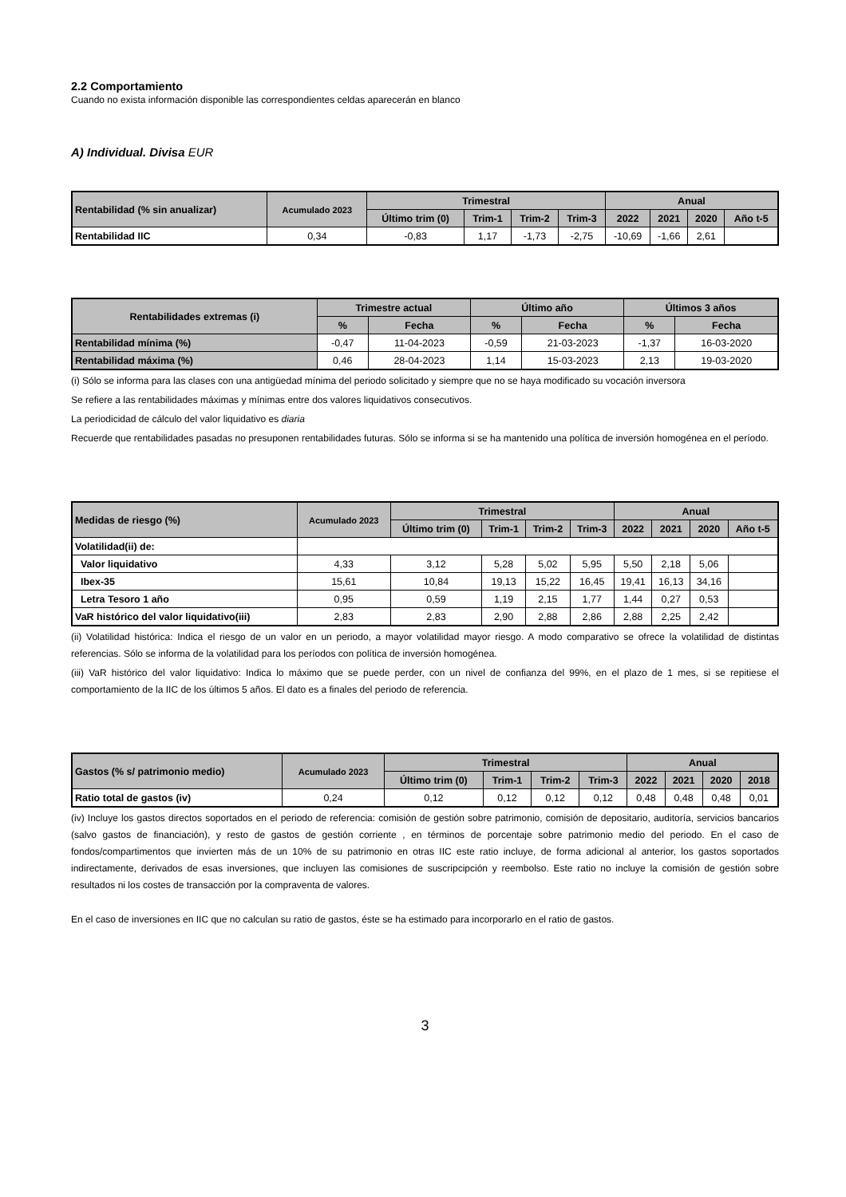2.2 Comportamiento
Cuando no exista información disponible las correspondientes celdas aparecerán en blanco
A) Individual. Divisa EUR
| Rentabilidad (% sin anualizar) | Acumulado 2023 | Trimestral | | | | Anual | | | |
| --- | --- | --- | --- | --- | --- | --- | --- | --- | --- |
| | | Último trim (0) | Trim-1 | Trim-2 | Trim-3 | 2022 | 2021 | 2020 | Año t-5 |
| Rentabilidad IIC | 0,34 | -0,83 | 1,17 | -1,73 | -2,75 | -10,69 | -1,66 | 2,61 | |
| Rentabilidades extremas (i) | Trimestre actual | | Último año | | Últimos 3 años | |
| --- | --- | --- | --- | --- | --- | --- |
| | % | Fecha | % | Fecha | % | Fecha |
| Rentabilidad mínima (%) | -0,47 | 11-04-2023 | -0,59 | 21-03-2023 | -1,37 | 16-03-2020 |
| Rentabilidad máxima (%) | 0,46 | 28-04-2023 | 1,14 | 15-03-2023 | 2,13 | 19-03-2020 |
(i) Sólo se informa para las clases con una antigüedad mínima del periodo solicitado y siempre que no se haya modificado su vocación inversora
Se refiere a las rentabilidades máximas y mínimas entre dos valores liquidativos consecutivos.
La periodicidad de cálculo del valor liquidativo es diaria
Recuerde que rentabilidades pasadas no presuponen rentabilidades futuras. Sólo se informa si se ha mantenido una política de inversión homogénea en el período.
| Medidas de riesgo (%) | Acumulado 2023 | Trimestral | | | | Anual | | | |
| --- | --- | --- | --- | --- | --- | --- | --- | --- | --- |
| | | Último trim (0) | Trim-1 | Trim-2 | Trim-3 | 2022 | 2021 | 2020 | Año t-5 |
| Volatilidad(ii) de: | | | | | | | | | |
| Valor liquidativo | 4,33 | 3,12 | 5,28 | 5,02 | 5,95 | 5,50 | 2,18 | 5,06 | |
| Ibex-35 | 15,61 | 10,84 | 19,13 | 15,22 | 16,45 | 19,41 | 16,13 | 34,16 | |
| Letra Tesoro 1 año | 0,95 | 0,59 | 1,19 | 2,15 | 1,77 | 1,44 | 0,27 | 0,53 | |
| VaR histórico del valor liquidativo(iii) | 2,83 | 2,83 | 2,90 | 2,88 | 2,86 | 2,88 | 2,25 | 2,42 | |
(ii) Volatilidad histórica: Indica el riesgo de un valor en un periodo, a mayor volatilidad mayor riesgo. A modo comparativo se ofrece la volatilidad de distintas referencias. Sólo se informa de la volatilidad para los períodos con política de inversión homogénea.
(iii) VaR histórico del valor liquidativo: Indica lo máximo que se puede perder, con un nivel de confianza del 99%, en el plazo de 1 mes, si se repitiese el comportamiento de la IIC de los últimos 5 años. El dato es a finales del periodo de referencia.
| Gastos (% s/ patrimonio medio) | Acumulado 2023 | Trimestral | | | | Anual | | | |
| --- | --- | --- | --- | --- | --- | --- | --- | --- | --- |
| | | Último trim (0) | Trim-1 | Trim-2 | Trim-3 | 2022 | 2021 | 2020 | 2018 |
| Ratio total de gastos (iv) | 0,24 | 0,12 | 0,12 | 0,12 | 0,12 | 0,48 | 0,48 | 0,48 | 0,01 |
(iv) Incluye los gastos directos soportados en el periodo de referencia: comisión de gestión sobre patrimonio, comisión de depositario, auditoría, servicios bancarios (salvo gastos de financiación), y resto de gastos de gestión corriente , en términos de porcentaje sobre patrimonio medio del periodo. En el caso de fondos/compartimentos que invierten más de un 10% de su patrimonio en otras IIC este ratio incluye, de forma adicional al anterior, los gastos soportados indirectamente, derivados de esas inversiones, que incluyen las comisiones de suscripcipción y reembolso. Este ratio no incluye la comisión de gestión sobre resultados ni los costes de transacción por la compraventa de valores.
En el caso de inversiones en IIC que no calculan su ratio de gastos, éste se ha estimado para incorporarlo en el ratio de gastos.
3